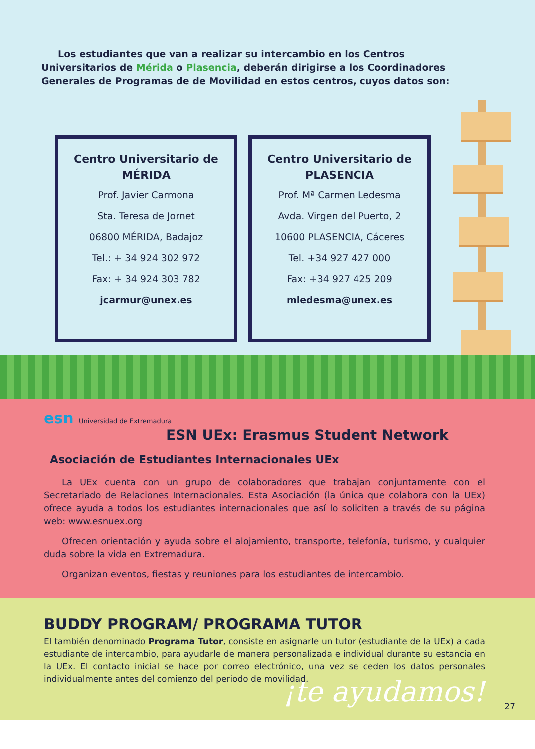Los estudiantes que van a realizar su intercambio en los Centros Universitarios de Mérida o Plasencia, deberán dirigirse a los Coordinadores Generales de Programas de de Movilidad en estos centros, cuyos datos son:
Centro Universitario de MÉRIDA
Prof. Javier Carmona
Sta. Teresa de Jornet
06800 MÉRIDA, Badajoz
Tel.: + 34 924 302 972
Fax: + 34 924 303 782
jcarmur@unex.es
Centro Universitario de PLASENCIA
Prof. Mª Carmen Ledesma
Avda. Virgen del Puerto, 2
10600 PLASENCIA, Cáceres
Tel. +34 927 427 000
Fax: +34 927 425 209
mledesma@unex.es
esn Universidad de Extremadura
ESN UEx: Erasmus Student Network
Asociación de Estudiantes Internacionales UEx
La UEx cuenta con un grupo de colaboradores que trabajan conjuntamente con el Secretariado de Relaciones Internacionales. Esta Asociación (la única que colabora con la UEx) ofrece ayuda a todos los estudiantes internacionales que así lo soliciten a través de su página web: www.esnuex.org
Ofrecen orientación y ayuda sobre el alojamiento, transporte, telefonía, turismo, y cualquier duda sobre la vida en Extremadura.
Organizan eventos, fiestas y reuniones para los estudiantes de intercambio.
BUDDY PROGRAM/ PROGRAMA TUTOR
El también denominado Programa Tutor, consiste en asignarle un tutor (estudiante de la UEx) a cada estudiante de intercambio, para ayudarle de manera personalizada e individual durante su estancia en la UEx. El contacto inicial se hace por correo electrónico, una vez se ceden los datos personales individualmente antes del comienzo del periodo de movilidad.
¡te ayudamos! 27